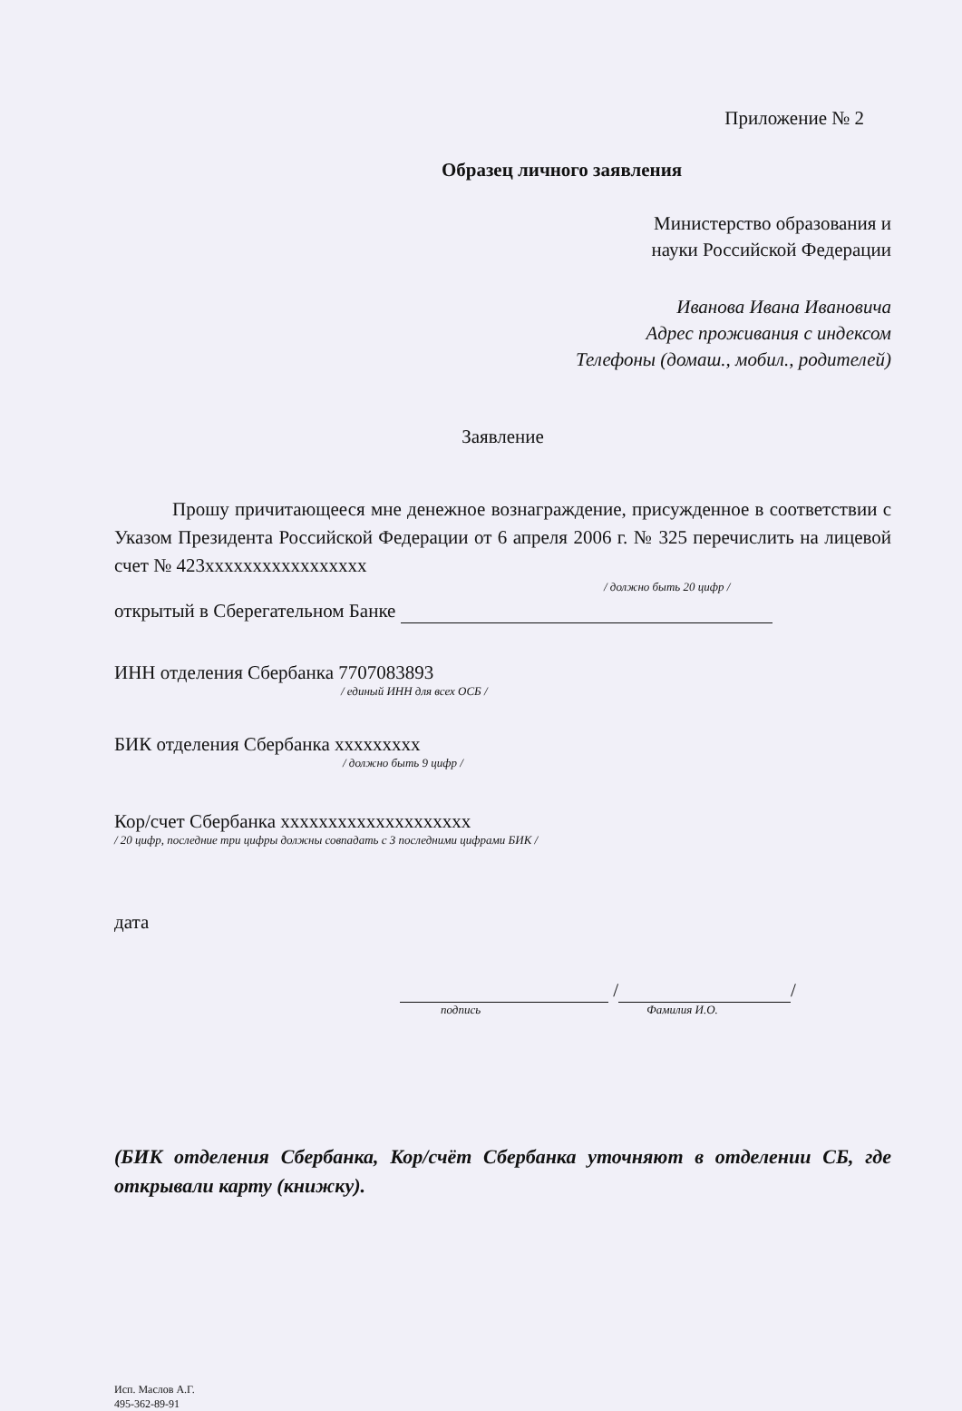Приложение № 2
Образец личного заявления
Министерство образования и
науки Российской Федерации
Иванова Ивана Ивановича
Адрес проживания с индексом
Телефоны (домаш., мобил., родителей)
Заявление
Прошу причитающееся мне денежное вознаграждение, присужденное в соответствии с Указом Президента Российской Федерации от 6 апреля 2006 г. № 325 перечислить на лицевой счет № 423xxxxxxxxxxxxxxxxx
/ должно быть 20 цифр /
открытый в Сберегательном Банке
ИНН отделения Сбербанка 7707083893
/ единый ИНН для всех ОСБ /
БИК отделения Сбербанка xxxxxxxxx
/ должно быть 9 цифр /
Кор/счет Сбербанка xxxxxxxxxxxxxxxxxxxx
/ 20 цифр, последние три цифры должны совпадать с 3 последними цифрами БИК /
дата
/ /
подпись Фамилия И.О.
(БИК отделения Сбербанка, Кор/счёт Сбербанка уточняют в отделении СБ, где открывали карту (книжку).
Исп. Маслов А.Г.
495-362-89-91